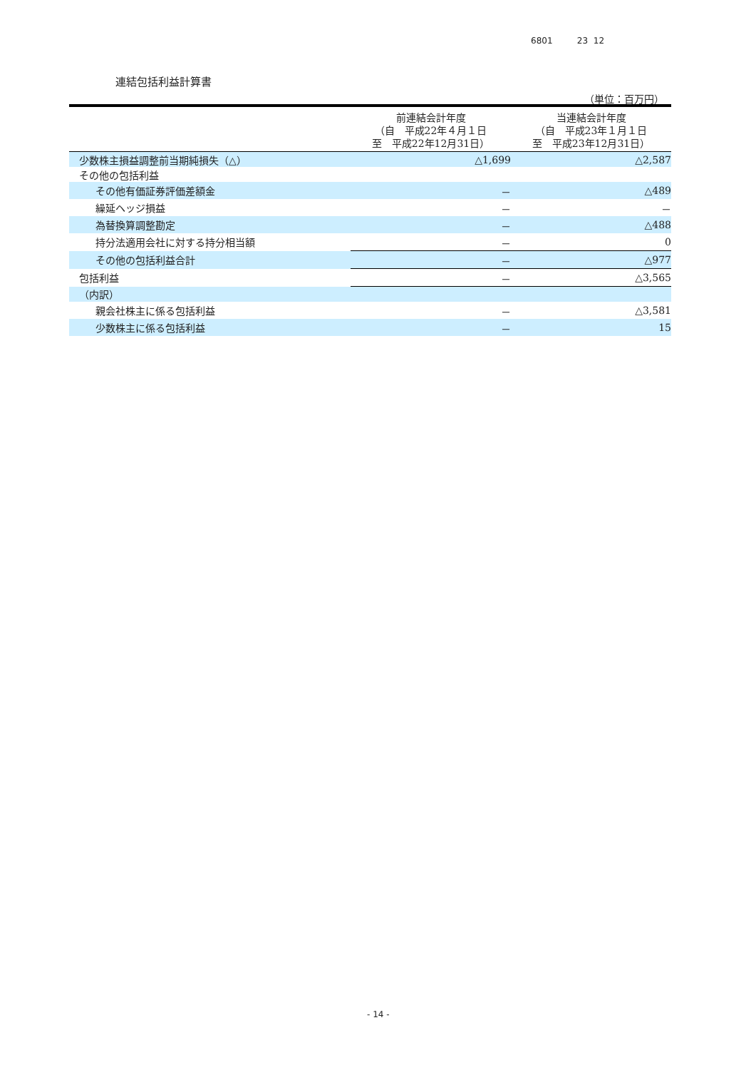6801 23 12
連結包括利益計算書
（単位：百万円）
| | 前連結会計年度 （自 平成22年４月１日 至 平成22年12月31日） | 当連結会計年度 （自 平成23年１月１日 至 平成23年12月31日） |
| --- | --- | --- |
| 少数株主損益調整前当期純損失（△） | △1,699 | △2,587 |
| その他の包括利益 | | |
| その他有価証券評価差額金 | － | △489 |
| 繰延ヘッジ損益 | － | － |
| 為替換算調整勘定 | － | △488 |
| 持分法適用会社に対する持分相当額 | － | 0 |
| その他の包括利益合計 | － | △977 |
| 包括利益 | － | △3,565 |
| （内訳） | | |
| 親会社株主に係る包括利益 | － | △3,581 |
| 少数株主に係る包括利益 | － | 15 |
- 14 -